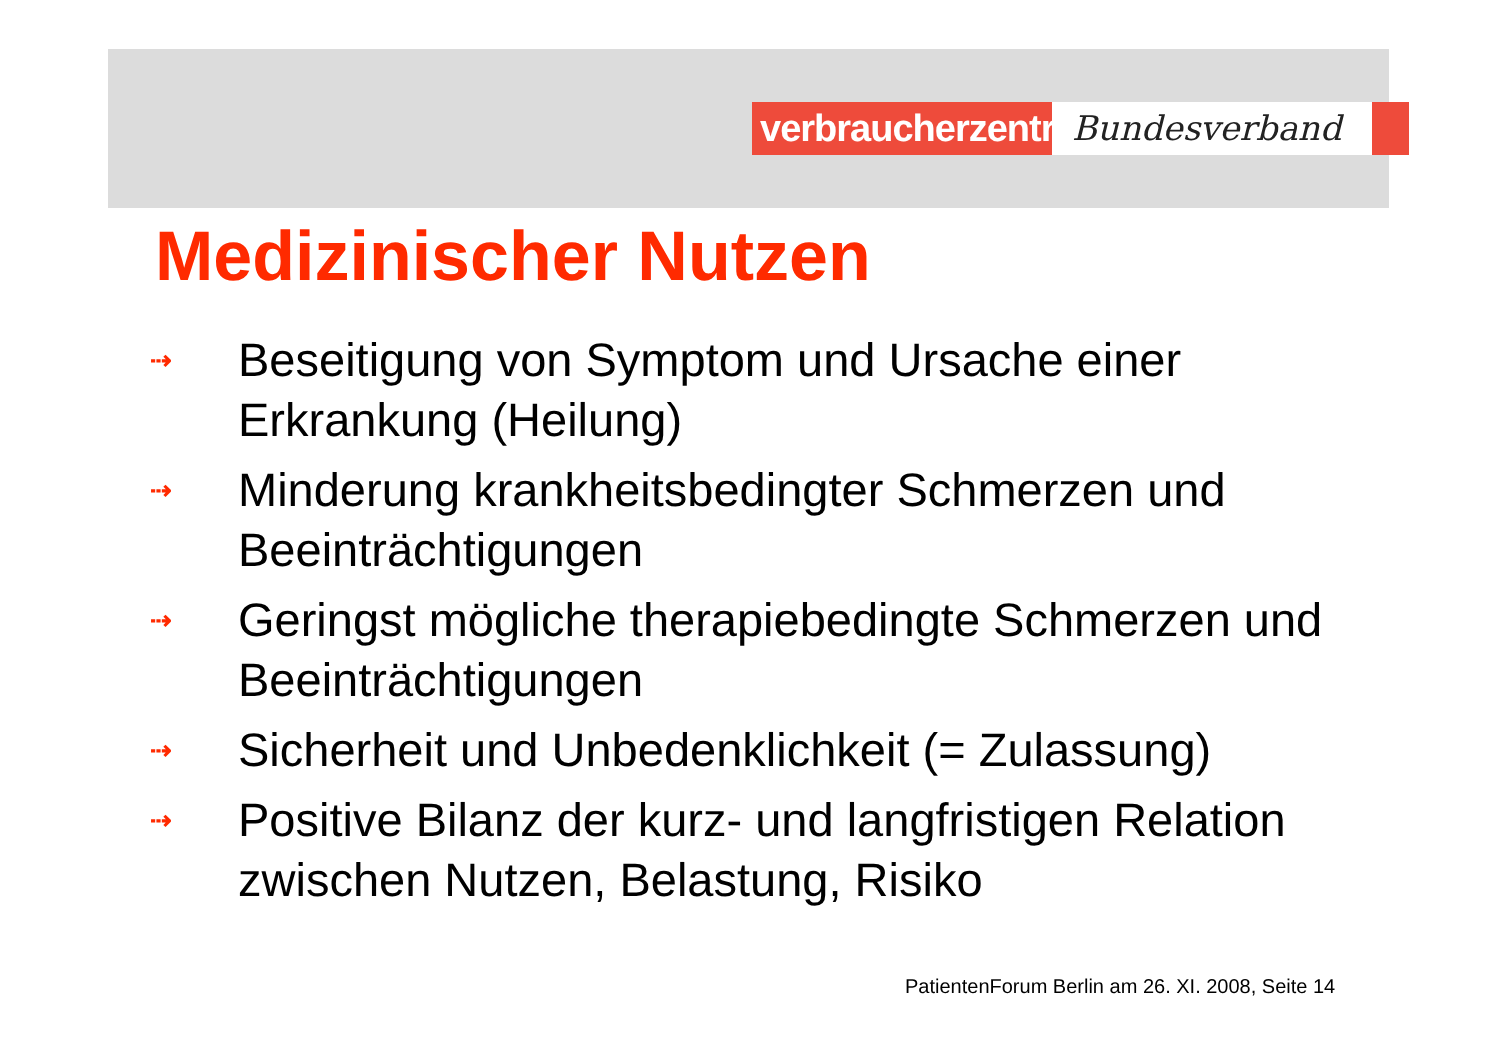verbraucherzentrale
Bundesverband
Medizinischer Nutzen
⇢ Beseitigung von Symptom und Ursache einer Erkrankung (Heilung)
⇢ Minderung krankheitsbedingter Schmerzen und Beeinträchtigungen
⇢ Geringst mögliche therapiebedingte Schmerzen und Beeinträchtigungen
⇢ Sicherheit und Unbedenklichkeit (= Zulassung)
⇢ Positive Bilanz der kurz- und langfristigen Relation zwischen Nutzen, Belastung, Risiko
PatientenForum Berlin am 26. XI. 2008, Seite 14